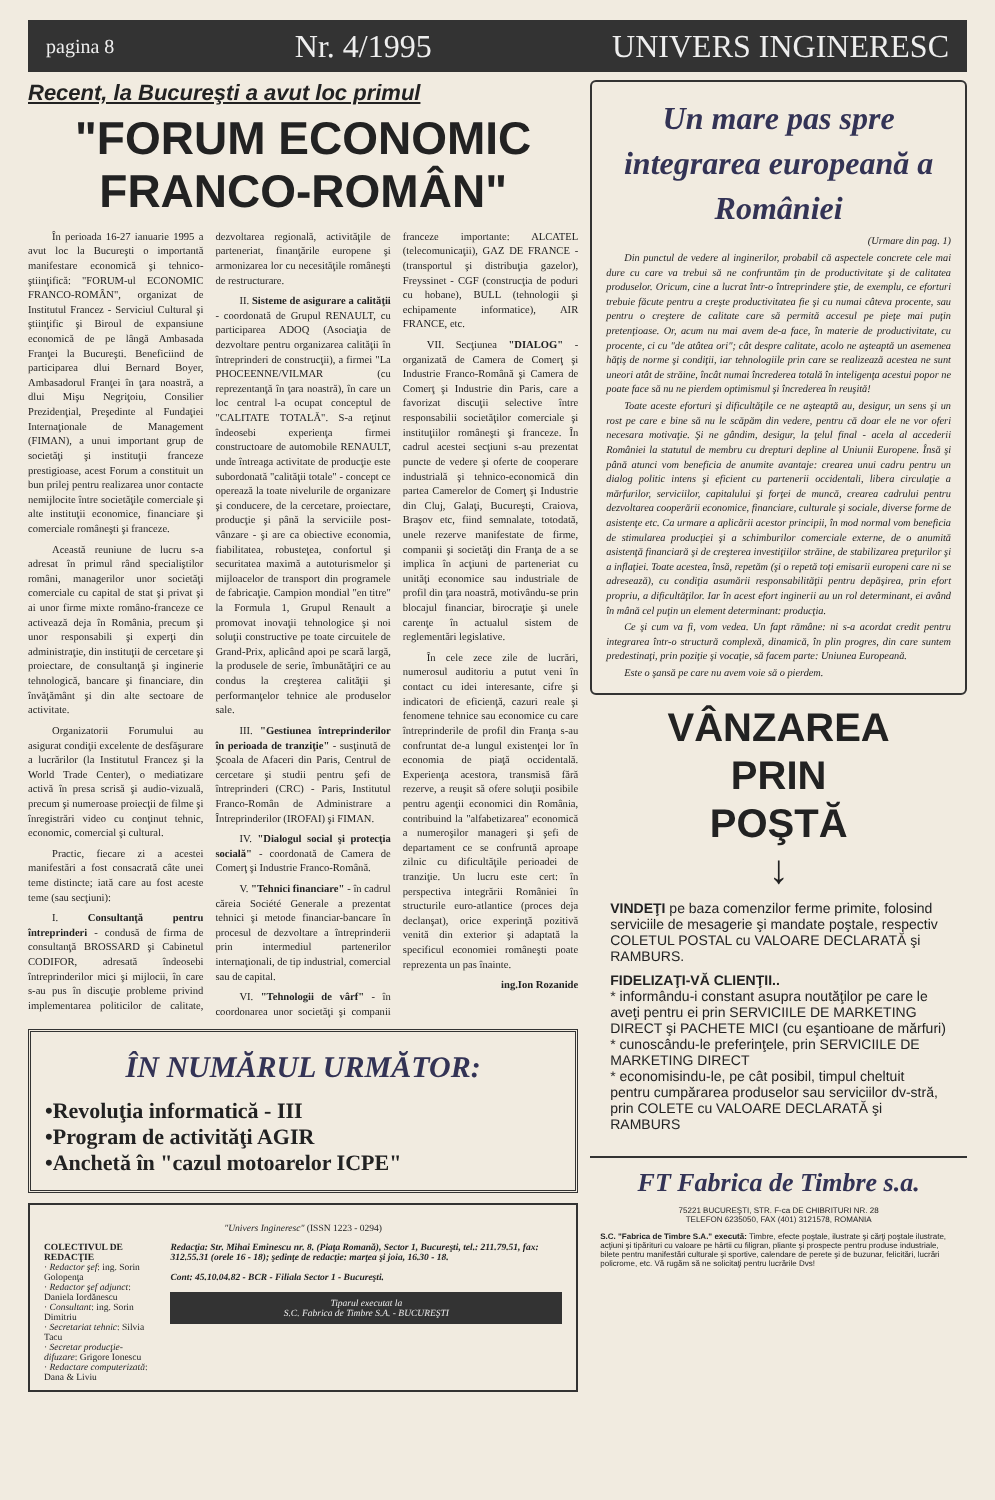pagina 8 Nr. 4/1995 UNIVERS INGINERESC
Recent, la Bucureşti a avut loc primul
"FORUM ECONOMIC FRANCO-ROMÂN"
În perioada 16-27 ianuarie 1995 a avut loc la Bucureşti o importantă manifestare economică şi tehnico-ştiinţifică: "FORUM-ul ECONOMIC FRANCO-ROMÂN", organizat de Institutul Francez - Serviciul Cultural şi ştiinţific şi Biroul de expansiune economică de pe lângă Ambasada Franţei la Bucureşti. Beneficiind de participarea dlui Bernard Boyer, Ambasadorul Franţei în ţara noastră, a dlui Mişu Negriţoiu, Consilier Prezidenţial, Preşedinte al Fundaţiei Internaţionale de Management (FIMAN), a unui important grup de societăţi şi instituţii franceze prestigioase, acest Forum a constituit un bun prilej pentru realizarea unor contacte nemijlocite între societăţile comerciale şi alte instituţii economice, financiare şi comerciale româneşti şi franceze.
Această reuniune de lucru s-a adresat în primul rând specialiştilor români, managerilor unor societăţi comerciale cu capital de stat şi privat şi ai unor firme mixte româno-franceze ce activează deja în România, precum şi unor responsabili şi experţi din administraţie, din instituţii de cercetare şi proiectare, de consultanţă şi inginerie tehnologică, bancare şi financiare, din învăţământ şi din alte sectoare de activitate.
Organizatorii Forumului au asigurat condiţii excelente de desfăşurare a lucrărilor (la Institutul Francez şi la World Trade Center), o mediatizare activă în presa scrisă şi audio-vizuală, precum şi numeroase proiecţii de filme şi înregistrări video cu conţinut tehnic, economic, comercial şi cultural.
Practic, fiecare zi a acestei manifestări a fost consacrată câte unei teme distincte; iată care au fost aceste teme (sau secţiuni):
I. Consultanţă pentru întreprinderi - condusă de firma de consultanţă BROSSARD şi Cabinetul CODIFOR, adresată îndeosebi întreprinderilor mici şi mijlocii, în care s-au pus în discuţie probleme privind implementarea politicilor de calitate, dezvoltarea regională, activităţile de parteneriat, finanţările europene şi armonizarea lor cu necesităţile româneşti de restructurare.
II. Sisteme de asigurare a calităţii - coordonată de Grupul RENAULT, cu participarea ADOQ (Asociaţia de dezvoltare pentru organizarea calităţii în întreprinderi de construcţii), a firmei "La PHOCEENNE/VILMAR (cu reprezentanţă în ţara noastră), în care un loc central l-a ocupat conceptul de "CALITATE TOTALĂ". S-a reţinut îndeosebi experienţa firmei constructoare de automobile RENAULT, unde întreaga activitate de producţie este subordonată "calităţii totale" - concept ce operează la toate nivelurile de organizare şi conducere, de la cercetare, proiectare, producţie şi până la serviciile post-vânzare - şi are ca obiective economia, fiabilitatea, robusteţea, confortul şi securitatea maximă a autoturismelor şi mijloacelor de transport din programele de fabricaţie. Campion mondial "en titre" la Formula 1, Grupul Renault a promovat inovaţii tehnologice şi noi soluţii constructive pe toate circuitele de Grand-Prix, aplicând apoi pe scară largă, la produsele de serie, îmbunătăţiri ce au condus la creşterea calităţii şi performanţelor tehnice ale produselor sale.
III. "Gestiunea întreprinderilor în perioada de tranziţie" - susţinută de Şcoala de Afaceri din Paris, Centrul de cercetare şi studii pentru şefi de întreprinderi (CRC) - Paris, Institutul Franco-Român de Administrare a Întreprinderilor (IROFAI) şi FIMAN.
IV. "Dialogul social şi protecţia socială" - coordonată de Camera de Comerţ şi Industrie Franco-Română.
V. "Tehnici financiare" - în cadrul căreia Société Generale a prezentat tehnici şi metode financiar-bancare în procesul de dezvoltare a întreprinderii prin intermediul partenerilor internaţionali, de tip industrial, comercial sau de capital.
VI. "Tehnologii de vârf" - în coordonarea unor societăţi şi companii franceze importante: ALCATEL (telecomunicaţii), GAZ DE FRANCE - (transportul şi distribuţia gazelor), Freyssinet - CGF (construcţia de poduri cu hobane), BULL (tehnologii şi echipamente informatice), AIR FRANCE, etc.
VII. Secţiunea "DIALOG" - organizată de Camera de Comerţ şi Industrie Franco-Română şi Camera de Comerţ şi Industrie din Paris, care a favorizat discuţii selective între responsabilii societăţilor comerciale şi instituţiilor româneşti şi franceze. În cadrul acestei secţiuni s-au prezentat puncte de vedere şi oferte de cooperare industrială şi tehnico-economică din partea Camerelor de Comerţ şi Industrie din Cluj, Galaţi, Bucureşti, Craiova, Braşov etc, fiind semnalate, totodată, unele rezerve manifestate de firme, companii şi societăţi din Franţa de a se implica în acţiuni de parteneriat cu unităţi economice sau industriale de profil din ţara noastră, motivându-se prin blocajul financiar, birocraţie şi unele carenţe în actualul sistem de reglementări legislative.
În cele zece zile de lucrări, numerosul auditoriu a putut veni în contact cu idei interesante, cifre şi indicatori de eficienţă, cazuri reale şi fenomene tehnice sau economice cu care întreprinderile de profil din Franţa s-au confruntat de-a lungul existenţei lor în economia de piaţă occidentală. Experienţa acestora, transmisă fără rezerve, a reuşit să ofere soluţii posibile pentru agenţii economici din România, contribuind la "alfabetizarea" economică a numeroşilor manageri şi şefi de departament ce se confruntă aproape zilnic cu dificultăţile perioadei de tranziţie. Un lucru este cert: în perspectiva integrării României în structurile euro-atlantice (proces deja declanşat), orice experinţă pozitivă venită din exterior şi adaptată la specificul economiei româneşti poate reprezenta un pas înainte.
ing.Ion Rozanide
ÎN NUMĂRUL URMĂTOR:
•Revoluţia informatică - III
•Program de activităţi AGIR
•Anchetă în "cazul motoarelor ICPE"
"Univers Ingineresc" (ISSN 1223 - 0294)
COLECTIVUL DE REDACŢIE
· Redactor şef: ing. Sorin Golopenţa
· Redactor şef adjunct: Daniela Iordănescu
· Consultant: ing. Sorin Dimitriu
· Secretariat tehnic: Silvia Tacu
· Secretar producţie-difuzare: Grigore Ionescu
· Redactare computerizată: Dana & Liviu
Redacţia: Str. Mihai Eminescu nr. 8. (Piaţa Romană), Sector 1, Bucureşti, tel.: 211.79.51, fax: 312.55.31 (orele 16 - 18); şedinţe de redacţie: marţea şi joia, 16.30 - 18.
Cont: 45.10.04.82 - BCR - Filiala Sector 1 - Bucureşti.
Tiparul executat la
S.C. Fabrica de Timbre S.A. - BUCUREŞTI
Un mare pas spre integrarea europeană a României
(Urmare din pag. 1)
Din punctul de vedere al inginerilor, probabil că aspectele concrete cele mai dure cu care va trebui să ne confruntăm ţin de productivitate şi de calitatea produselor. Oricum, cine a lucrat într-o întreprindere ştie, de exemplu, ce eforturi trebuie făcute pentru a creşte productivitatea fie şi cu numai câteva procente, sau pentru o creştere de calitate care să permită accesul pe pieţe mai puţin pretenţioase. Or, acum nu mai avem de-a face, în materie de productivitate, cu procente, ci cu "de atâtea ori"; cât despre calitate, acolo ne aşteaptă un asemenea hăţiş de norme şi condiţii, iar tehnologiile prin care se realizează acestea ne sunt uneori atât de străine, încât numai încrederea totală în inteligenţa acestui popor ne poate face să nu ne pierdem optimismul şi încrederea în reuşită!
Toate aceste eforturi şi dificultăţile ce ne aşteaptă au, desigur, un sens şi un rost pe care e bine să nu le scăpăm din vedere, pentru că doar ele ne vor oferi necesara motivaţie. Şi ne gândim, desigur, la ţelul final - acela al accederii României la statutul de membru cu drepturi depline al Uniunii Europene. Însă şi până atunci vom beneficia de anumite avantaje: crearea unui cadru pentru un dialog politic intens şi eficient cu partenerii occidentali, libera circulaţie a mărfurilor, serviciilor, capitalului şi forţei de muncă, crearea cadrului pentru dezvoltarea cooperării economice, financiare, culturale şi sociale, diverse forme de asistenţe etc. Ca urmare a aplicării acestor principii, în mod normal vom beneficia de stimularea producţiei şi a schimburilor comerciale externe, de o anumită asistenţă financiară şi de creşterea investiţiilor străine, de stabilizarea preţurilor şi a inflaţiei. Toate acestea, însă, repetăm (şi o repetă toţi emisarii europeni care ni se adresează), cu condiţia asumării responsabilităţii pentru depăşirea, prin efort propriu, a dificultăţilor. Iar în acest efort inginerii au un rol determinant, ei având în mână cel puţin un element determinant: producţia.
Ce şi cum va fi, vom vedea. Un fapt rămâne: ni s-a acordat credit pentru integrarea într-o structură complexă, dinamică, în plin progres, din care suntem predestinaţi, prin poziţie şi vocaţie, să facem parte: Uniunea Europeană.
Este o şansă pe care nu avem voie să o pierdem.
VÂNZAREA
PRIN
POŞTĂ
↓
VINDEŢI pe baza comenzilor ferme primite, folosind serviciile de mesagerie şi mandate poştale, respectiv COLETUL POSTAL cu VALOARE DECLARATĂ şi RAMBURS.
FIDELIZAŢI-VĂ CLIENŢII..
* informându-i constant asupra noutăţilor pe care le aveţi pentru ei prin SERVICIILE DE MARKETING DIRECT şi PACHETE MICI (cu eşantioane de mărfuri)
* cunoscându-le preferinţele, prin SERVICIILE DE MARKETING DIRECT
* economisindu-le, pe cât posibil, timpul cheltuit pentru cumpărarea produselor sau serviciilor dv-stră, prin COLETE cu VALOARE DECLARATĂ şi RAMBURS
FT Fabrica de Timbre s.a.
75221 BUCUREŞTI, STR. F-ca DE CHIBRITURI NR. 28
TELEFON 6235050, FAX (401) 3121578, ROMANIA
S.C. "Fabrica de Timbre S.A." execută: Timbre, efecte poştale, ilustrate şi cărţi poştale ilustrate, acţiuni şi tipărituri cu valoare pe hârtii cu filigran, pliante şi prospecte pentru produse industriale, bilete pentru manifestări culturale şi sportive, calendare de perete şi de buzunar, felicitări, lucrări policrome, etc. Vă rugăm să ne solicitaţi pentru lucrările Dvs!